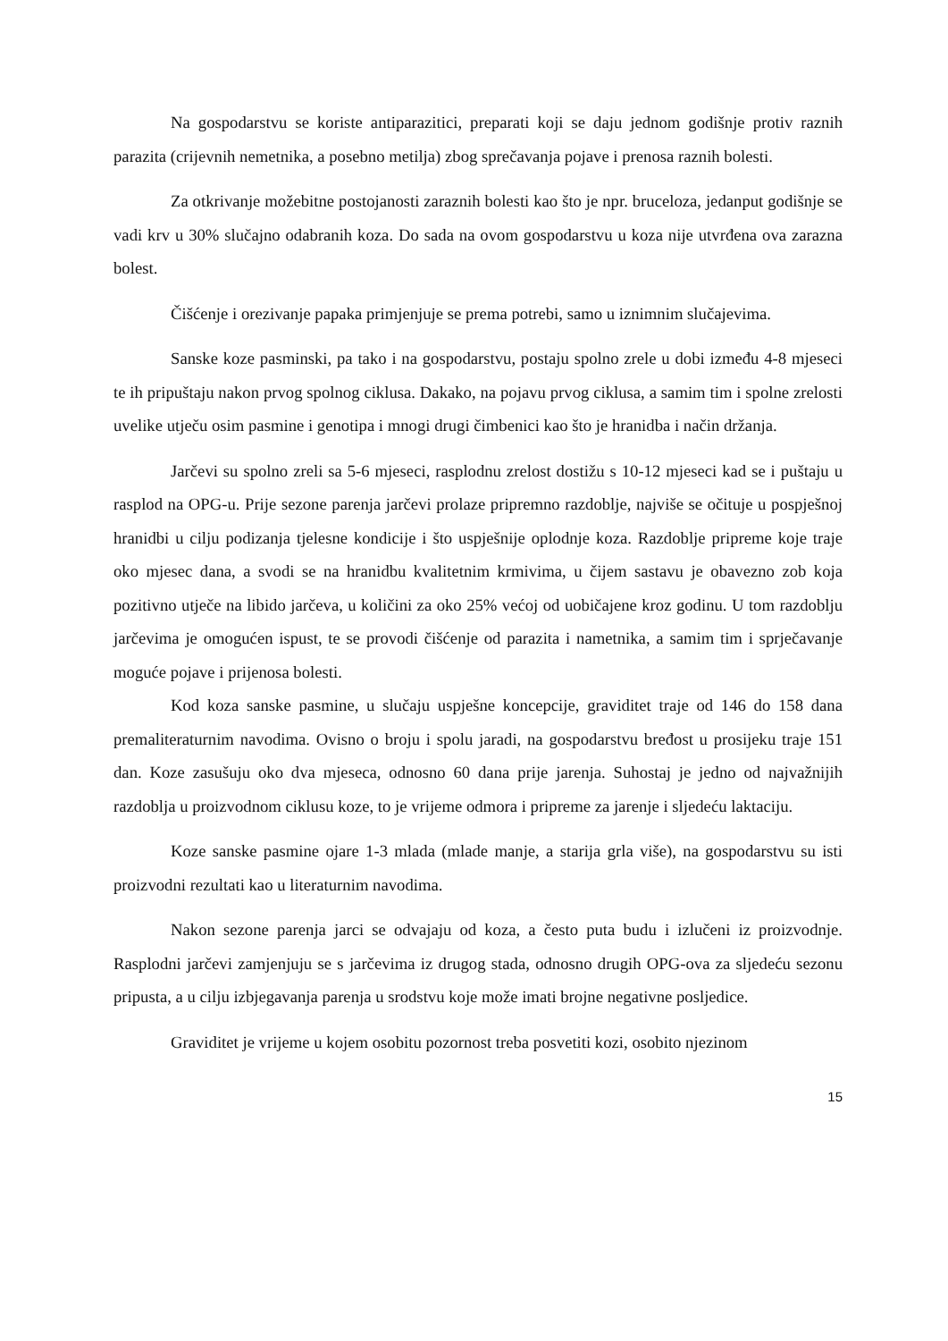Na gospodarstvu se koriste antiparazitici, preparati koji se daju jednom godišnje protiv raznih parazita (crijevnih nemetnika, a posebno metilja) zbog sprečavanja pojave i prenosa raznih bolesti.
Za otkrivanje možebitne postojanosti zaraznih bolesti kao što je npr. bruceloza, jedanput godišnje se vadi krv u 30% slučajno odabranih koza. Do sada na ovom gospodarstvu u koza nije utvrđena ova zarazna bolest.
Čišćenje i orezivanje papaka primjenjuje se prema potrebi, samo u iznimnim slučajevima.
Sanske koze pasminski, pa tako i na gospodarstvu, postaju spolno zrele u dobi između 4-8 mjeseci te ih pripuštaju nakon prvog spolnog ciklusa. Dakako, na pojavu prvog ciklusa, a samim tim i spolne zrelosti uvelike utječu osim pasmine i genotipa i mnogi drugi čimbenici kao što je hranidba i način držanja.
Jarčevi su spolno zreli sa 5-6 mjeseci, rasplodnu zrelost dostižu s 10-12 mjeseci kad se i puštaju u rasplod na OPG-u. Prije sezone parenja jarčevi prolaze pripremno razdoblje, najviše se očituje u pospješnoj hranidbi u cilju podizanja tjelesne kondicije i što uspješnije oplodnje koza. Razdoblje pripreme koje traje oko mjesec dana, a svodi se na hranidbu kvalitetnim krmivima, u čijem sastavu je obavezno zob koja pozitivno utječe na libido jarčeva, u količini za oko 25% većoj od uobičajene kroz godinu. U tom razdoblju jarčevima je omogućen ispust, te se provodi čišćenje od parazita i nametnika, a samim tim i sprječavanje moguće pojave i prijenosa bolesti.
Kod koza sanske pasmine, u slučaju uspješne koncepcije, graviditet traje od 146 do 158 dana premaliteraturnim navodima. Ovisno o broju i spolu jaradi, na gospodarstvu bređost u prosijeku traje 151 dan. Koze zasušuju oko dva mjeseca, odnosno 60 dana prije jarenja. Suhostaj je jedno od najvažnijih razdoblja u proizvodnom ciklusu koze, to je vrijeme odmora i pripreme za jarenje i sljedeću laktaciju.
Koze sanske pasmine ojare 1-3 mlada (mlade manje, a starija grla više), na gospodarstvu su isti proizvodni rezultati kao u literaturnim navodima.
Nakon sezone parenja jarci se odvajaju od koza, a često puta budu i izlučeni iz proizvodnje. Rasplodni jarčevi zamjenjuju se s jarčevima iz drugog stada, odnosno drugih OPG-ova za sljedeću sezonu pripusta, a u cilju izbjegavanja parenja u srodstvu koje može imati brojne negativne posljedice.
Graviditet je vrijeme u kojem osobitu pozornost treba posvetiti kozi, osobito njezinom
15